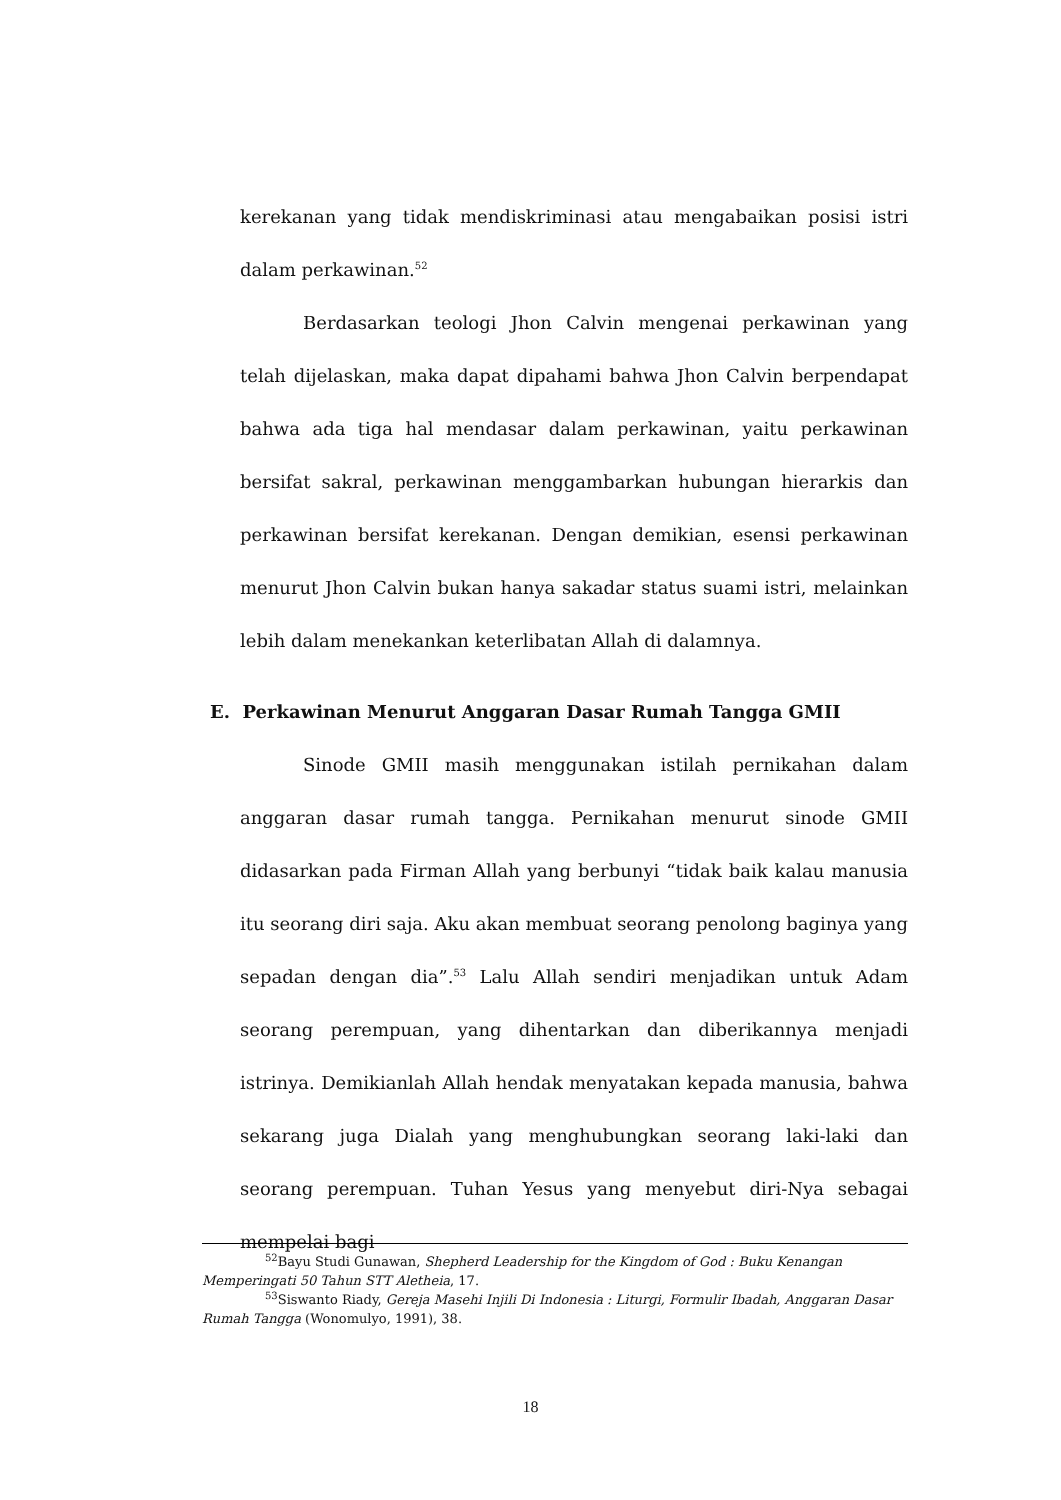kerekanan yang tidak mendiskriminasi atau mengabaikan posisi istri dalam perkawinan.<sup>52</sup>
Berdasarkan teologi Jhon Calvin mengenai perkawinan yang telah dijelaskan, maka dapat dipahami bahwa Jhon Calvin berpendapat bahwa ada tiga hal mendasar dalam perkawinan, yaitu perkawinan bersifat sakral, perkawinan menggambarkan hubungan hierarkis dan perkawinan bersifat kerekanan. Dengan demikian, esensi perkawinan menurut Jhon Calvin bukan hanya sakadar status suami istri, melainkan lebih dalam menekankan keterlibatan Allah di dalamnya.
E. Perkawinan Menurut Anggaran Dasar Rumah Tangga GMII
Sinode GMII masih menggunakan istilah pernikahan dalam anggaran dasar rumah tangga. Pernikahan menurut sinode GMII didasarkan pada Firman Allah yang berbunyi “tidak baik kalau manusia itu seorang diri saja. Aku akan membuat seorang penolong baginya yang sepadan dengan dia”.<sup>53</sup> Lalu Allah sendiri menjadikan untuk Adam seorang perempuan, yang dihentarkan dan diberikannya menjadi istrinya. Demikianlah Allah hendak menyatakan kepada manusia, bahwa sekarang juga Dialah yang menghubungkan seorang laki-laki dan seorang perempuan. Tuhan Yesus yang menyebut diri-Nya sebagai mempelai bagi
<sup>52</sup> Bayu Studi Gunawan, Shepherd Leadership for the Kingdom of God : Buku Kenangan Memperingati 50 Tahun STT Aletheia, 17.
<sup>53</sup> Siswanto Riady, Gereja Masehi Injili Di Indonesia : Liturgi, Formulir Ibadah, Anggaran Dasar Rumah Tangga (Wonomulyo, 1991), 38.
18